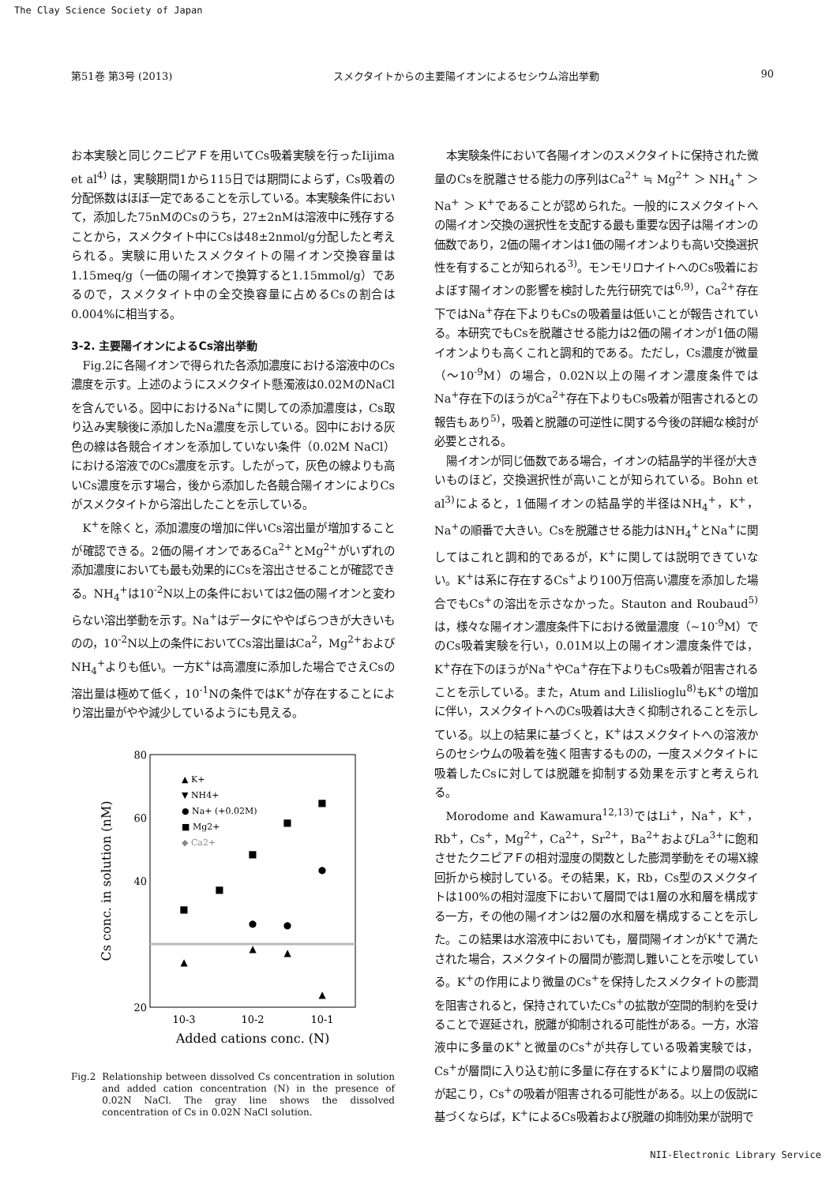The Clay Science Society of Japan
第51巻 第3号 (2013) スメクタイトからの主要陽イオンによるセシウム溶出挙動 90
お本実験と同じクニピアＦを用いてCs吸着実験を行ったIijima et al<sup>4)</sup> は，実験期間1から115日では期間によらず，Cs吸着の分配係数はほぼ一定であることを示している。本実験条件において，添加した75nMのCsのうち，27±2nMは溶液中に残存することから，スメクタイト中にCsは48±2nmol/g分配したと考えられる。実験に用いたスメクタイトの陽イオン交換容量は1.15meq/g（一価の陽イオンで換算すると1.15mmol/g）であるので，スメクタイト中の全交換容量に占めるCsの割合は0.004%に相当する。
3-2. 主要陽イオンによるCs溶出挙動
Fig.2に各陽イオンで得られた各添加濃度における溶液中のCs濃度を示す。上述のようにスメクタイト懸濁液は0.02MのNaClを含んでいる。図中におけるNa<sup>+</sup>に関しての添加濃度は，Cs取り込み実験後に添加したNa濃度を示している。図中における灰色の線は各競合イオンを添加していない条件（0.02M NaCl）における溶液でのCs濃度を示す。したがって，灰色の線よりも高いCs濃度を示す場合，後から添加した各競合陽イオンによりCsがスメクタイトから溶出したことを示している。
K<sup>+</sup>を除くと，添加濃度の増加に伴いCs溶出量が増加することが確認できる。2価の陽イオンであるCa<sup>2+</sup>とMg<sup>2+</sup>がいずれの添加濃度においても最も効果的にCsを溶出させることが確認できる。NH<sub>4</sub><sup>+</sup>は10<sup>-2</sup>N以上の条件においては2価の陽イオンと変わらない溶出挙動を示す。Na<sup>+</sup>はデータにややばらつきが大きいものの，10<sup>-2</sup>N以上の条件においてCs溶出量はCa<sup>2</sup>，Mg<sup>2+</sup>およびNH<sub>4</sub><sup>+</sup>よりも低い。一方K<sup>+</sup>は高濃度に添加した場合でさえCsの溶出量は極めて低く，10<sup>-1</sup>Nの条件ではK<sup>+</sup>が存在することにより溶出量がやや減少しているようにも見える。
80
60
40
20
10-3
10-2
10-1
Added cations conc. (N)
Cs conc. in solution (nM)
▲ K+
▼ NH4+
● Na+ (+0.02M)
■ Mg2+
◆ Ca2+
▲
▲
▲
▲
■
■
■
■
■
●
●
●
Fig.2 Relationship between dissolved Cs concentration in solution and added cation concentration (N) in the presence of 0.02N NaCl. The gray line shows the dissolved concentration of Cs in 0.02N NaCl solution.
本実験条件において各陽イオンのスメクタイトに保持された微量のCsを脱離させる能力の序列はCa<sup>2+</sup> ≒ Mg<sup>2+</sup> ＞ NH<sub>4</sub><sup>+</sup> ＞ Na<sup>+</sup> ＞ K<sup>+</sup>であることが認められた。一般的にスメクタイトへの陽イオン交換の選択性を支配する最も重要な因子は陽イオンの価数であり，2価の陽イオンは1価の陽イオンよりも高い交換選択性を有することが知られる<sup>3)</sup>。モンモリロナイトへのCs吸着におよぼす陽イオンの影響を検討した先行研究では<sup>6,9)</sup>，Ca<sup>2+</sup>存在下ではNa<sup>+</sup>存在下よりもCsの吸着量は低いことが報告されている。本研究でもCsを脱離させる能力は2価の陽イオンが1価の陽イオンよりも高くこれと調和的である。ただし，Cs濃度が微量（～10<sup>-9</sup>M）の場合，0.02N以上の陽イオン濃度条件ではNa<sup>+</sup>存在下のほうがCa<sup>2+</sup>存在下よりもCs吸着が阻害されるとの報告もあり<sup>5)</sup>，吸着と脱離の可逆性に関する今後の詳細な検討が必要とされる。
陽イオンが同じ価数である場合，イオンの結晶学的半径が大きいものほど，交換選択性が高いことが知られている。Bohn et al<sup>3)</sup>によると，1価陽イオンの結晶学的半径はNH<sub>4</sub><sup>+</sup>，K<sup>+</sup>，Na<sup>+</sup>の順番で大きい。Csを脱離させる能力はNH<sub>4</sub><sup>+</sup>とNa<sup>+</sup>に関してはこれと調和的であるが，K<sup>+</sup>に関しては説明できていない。K<sup>+</sup>は系に存在するCs<sup>+</sup>より100万倍高い濃度を添加した場合でもCs<sup>+</sup>の溶出を示さなかった。Stauton and Roubaud<sup>5)</sup>は，様々な陽イオン濃度条件下における微量濃度（~10<sup>-9</sup>M）でのCs吸着実験を行い，0.01M以上の陽イオン濃度条件では，K<sup>+</sup>存在下のほうがNa<sup>+</sup>やCa<sup>+</sup>存在下よりもCs吸着が阻害されることを示している。また，Atum and Lilislioglu<sup>8)</sup>もK<sup>+</sup>の増加に伴い，スメクタイトへのCs吸着は大きく抑制されることを示している。以上の結果に基づくと，K<sup>+</sup>はスメクタイトへの溶液からのセシウムの吸着を強く阻害するものの，一度スメクタイトに吸着したCsに対しては脱離を抑制する効果を示すと考えられる。
Morodome and Kawamura<sup>12,13)</sup>ではLi<sup>+</sup>，Na<sup>+</sup>，K<sup>+</sup>，Rb<sup>+</sup>，Cs<sup>+</sup>，Mg<sup>2+</sup>，Ca<sup>2+</sup>，Sr<sup>2+</sup>，Ba<sup>2+</sup>およびLa<sup>3+</sup>に飽和させたクニピアＦの相対湿度の関数とした膨潤挙動をその場X線回折から検討している。その結果，K，Rb，Cs型のスメクタイトは100%の相対湿度下において層間では1層の水和層を構成する一方，その他の陽イオンは2層の水和層を構成することを示した。この結果は水溶液中においても，層間陽イオンがK<sup>+</sup>で満たされた場合，スメクタイトの層間が膨潤し難いことを示唆している。K<sup>+</sup>の作用により微量のCs<sup>+</sup>を保持したスメクタイトの膨潤を阻害されると，保持されていたCs<sup>+</sup>の拡散が空間的制約を受けることで遅延され，脱離が抑制される可能性がある。一方，水溶液中に多量のK<sup>+</sup>と微量のCs<sup>+</sup>が共存している吸着実験では，Cs<sup>+</sup>が層間に入り込む前に多量に存在するK<sup>+</sup>により層間の収縮が起こり，Cs<sup>+</sup>の吸着が阻害される可能性がある。以上の仮説に基づくならば，K<sup>+</sup>によるCs吸着および脱離の抑制効果が説明で
NII-Electronic Library Service